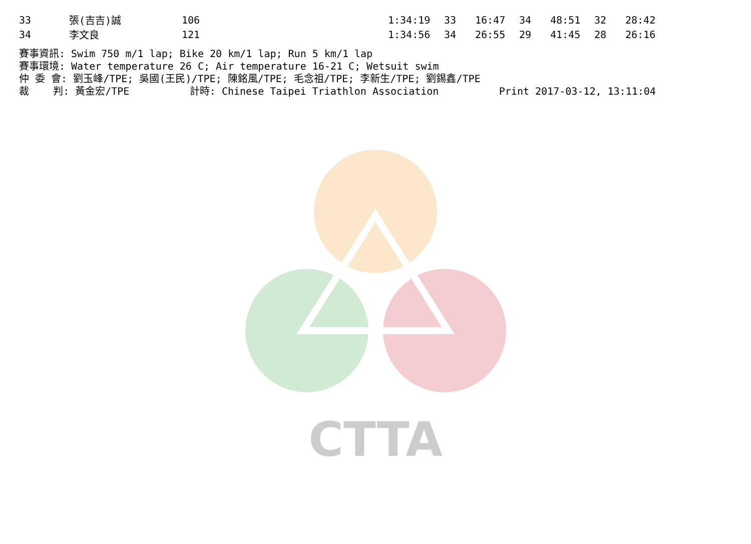CTTA
| 33 | 張(吉吉)誠 | 106 | 1:34:19 | 33 | 16:47 | 34 | 48:51 | 32 | 28:42 |
| 34 | 李文良 | 121 | 1:34:56 | 34 | 26:55 | 29 | 41:45 | 28 | 26:16 |
賽事資訊: Swim 750 m/1 lap; Bike 20 km/1 lap; Run 5 km/1 lap 賽事環境: Water temperature 26 C; Air temperature 16-21 C; Wetsuit swim 仲 委 會: 劉玉峰/TPE; 吳國(王民)/TPE; 陳銘風/TPE; 毛念祖/TPE; 李新生/TPE; 劉錫鑫/TPE 裁 判: 黃金宏/TPE 計時: Chinese Taipei Triathlon Association Print 2017-03-12, 13:11:04